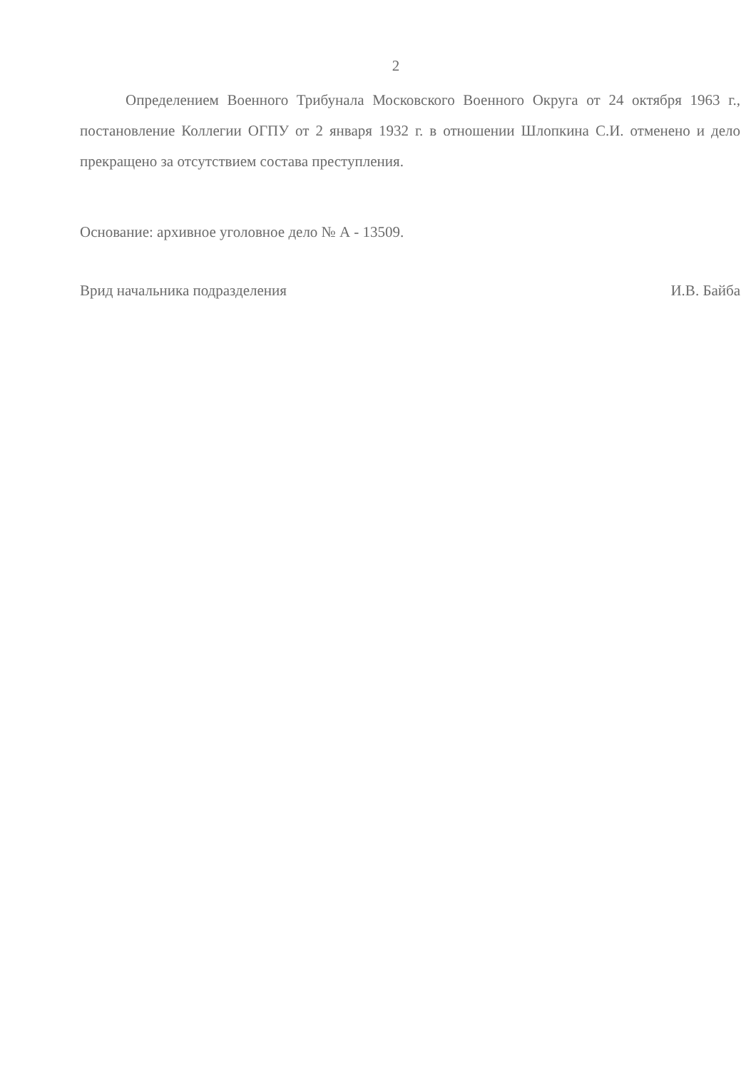2
Определением Военного Трибунала Московского Военного Округа от 24 октября 1963 г., постановление Коллегии ОГПУ от 2 января 1932 г. в отношении Шлопкина С.И. отменено и дело прекращено за отсутствием состава преступления.
Основание: архивное уголовное дело № А - 13509.
Врид начальника подразделения И.В. Байба